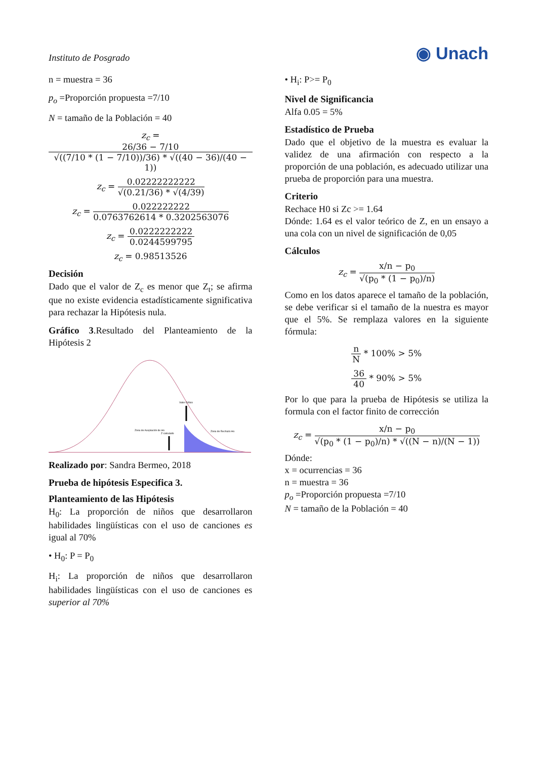Instituto de Posgrado
◉ Unach
n = muestra = 36
p<sub>o</sub> =Proporción propuesta =7/10
N = tamaño de la Población = 40
z<sub>c</sub> = 26/36 − 7/10 √((7/10 * (1 − 7/10))/36) * √((40 − 36)/(40 − 1))
z<sub>c</sub> = 0.02222222222 √(0.21/36) * √(4/39)
z<sub>c</sub> = 0.022222222 0.0763762614 * 0.3202563076
z<sub>c</sub> = 0.0222222222 0.0244599795
z<sub>c</sub> = 0.98513526
Decisión
Dado que el valor de Z<sub>c</sub> es menor que Z<sub>t</sub>; se afirma que no existe evidencia estadísticamente significativa para rechazar la Hipótesis nula.
Gráfico 3.Resultado del Planteamiento de la Hipótesis 2
Valor Crítico
Zona de Aceptación de Ho
Z calculado
Zona de Rechazo Ho
Realizado por: Sandra Bermeo, 2018
Prueba de hipótesis Especifica 3.
Planteamiento de las Hipótesis
H<sub>0</sub>: La proporción de niños que desarrollaron habilidades lingüísticas con el uso de canciones es igual al 70%
• H<sub>0</sub>: P = P<sub>0</sub>
H<sub>i</sub>: La proporción de niños que desarrollaron habilidades lingüísticas con el uso de canciones es superior al 70%
• H<sub>i</sub>: P>= P<sub>0</sub>
Nivel de Significancia
Alfa 0.05 = 5%
Estadístico de Prueba
Dado que el objetivo de la muestra es evaluar la validez de una afirmación con respecto a la proporción de una población, es adecuado utilizar una prueba de proporción para una muestra.
Criterio
Rechace H0 si Zc >= 1.64
Dónde: 1.64 es el valor teórico de Z, en un ensayo a una cola con un nivel de significación de 0,05
Cálculos
z<sub>c</sub> = x/n − p<sub>0</sub> √(p<sub>0</sub> * (1 − p<sub>0</sub>)/n)
Como en los datos aparece el tamaño de la población, se debe verificar si el tamaño de la nuestra es mayor que el 5%. Se remplaza valores en la siguiente fórmula:
n N * 100% > 5%
36 40 * 90% > 5%
Por lo que para la prueba de Hipótesis se utiliza la formula con el factor finito de corrección
z<sub>c</sub> = x/n − p<sub>0</sub> √(p<sub>0</sub> * (1 − p<sub>0</sub>)/n) * √((N − n)/(N − 1))
Dónde:
x = ocurrencias = 36
n = muestra = 36
p<sub>o</sub> =Proporción propuesta =7/10
N = tamaño de la Población = 40